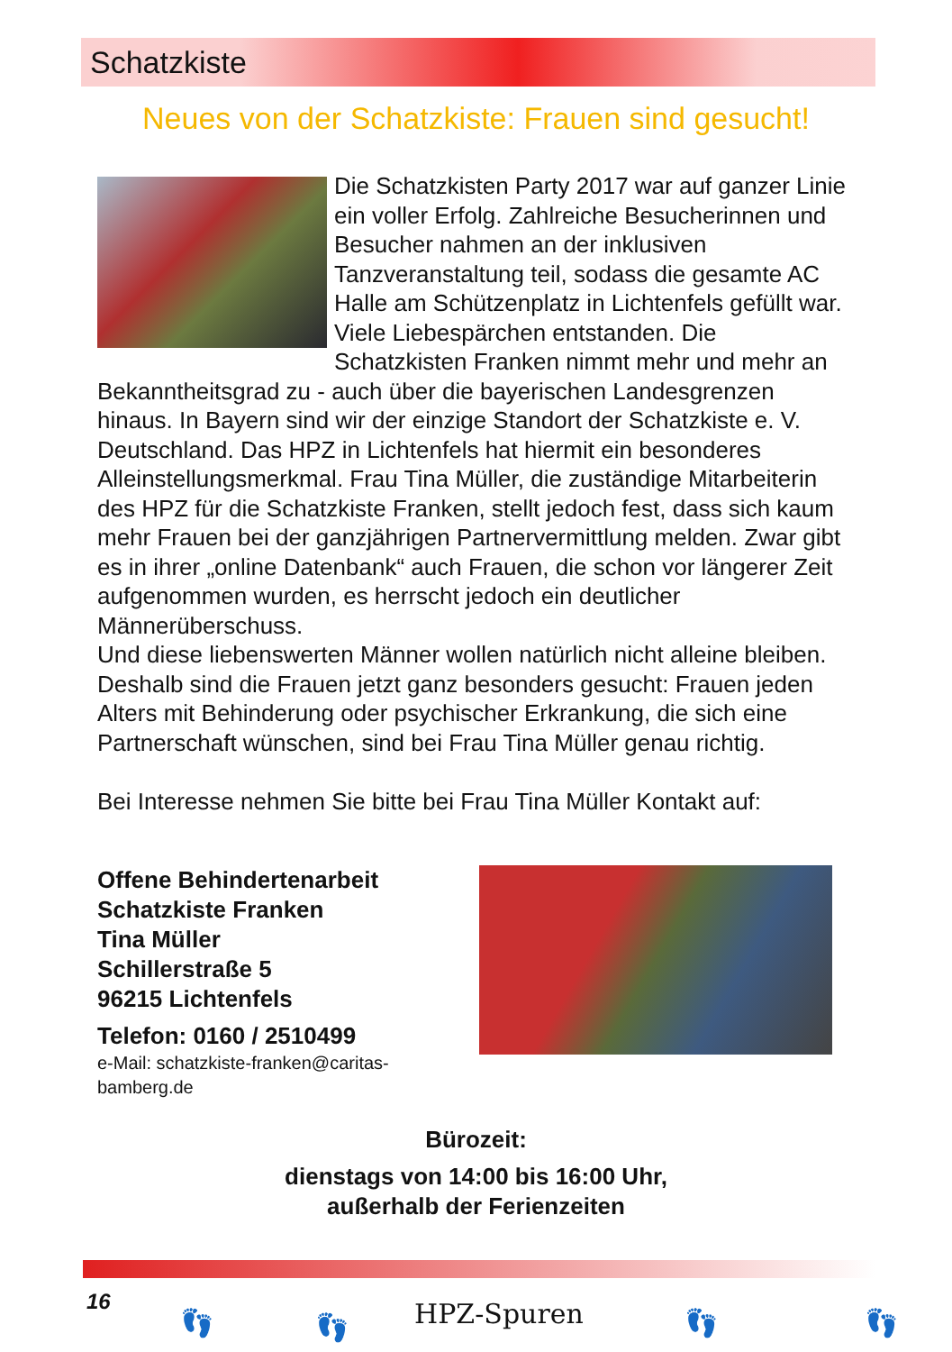Schatzkiste
Neues von der Schatzkiste: Frauen sind gesucht!
Die Schatzkisten Party 2017 war auf ganzer Linie ein voller Erfolg. Zahlreiche Besucherinnen und Besucher nahmen an der inklusiven Tanzveranstaltung teil, sodass die gesamte AC Halle am Schützenplatz in Lichtenfels gefüllt war. Viele Liebespärchen entstanden. Die Schatzkisten Franken nimmt mehr und mehr an Bekanntheitsgrad zu - auch über die bayerischen Landesgrenzen hinaus. In Bayern sind wir der einzige Standort der Schatzkiste e. V. Deutschland. Das HPZ in Lichtenfels hat hiermit ein besonderes Alleinstellungsmerkmal. Frau Tina Müller, die zuständige Mitarbeiterin des HPZ für die Schatzkiste Franken, stellt jedoch fest, dass sich kaum mehr Frauen bei der ganzjährigen Partnervermittlung melden. Zwar gibt es in ihrer „online Datenbank“ auch Frauen, die schon vor längerer Zeit aufgenommen wurden, es herrscht jedoch ein deutlicher Männerüberschuss.
Und diese liebenswerten Männer wollen natürlich nicht alleine bleiben. Deshalb sind die Frauen jetzt ganz besonders gesucht: Frauen jeden Alters mit Behinderung oder psychischer Erkrankung, die sich eine Partnerschaft wünschen, sind bei Frau Tina Müller genau richtig.
Bei Interesse nehmen Sie bitte bei Frau Tina Müller Kontakt auf:
Offene Behindertenarbeit
Schatzkiste Franken
Tina Müller
Schillerstraße 5
96215 Lichtenfels
Telefon: 0160 / 2510499
e-Mail: schatzkiste-franken@caritas-bamberg.de
Bürozeit:
dienstags von 14:00 bis 16:00 Uhr,
außerhalb der Ferienzeiten
16
👣 👣 HPZ-Spuren 👣 👣